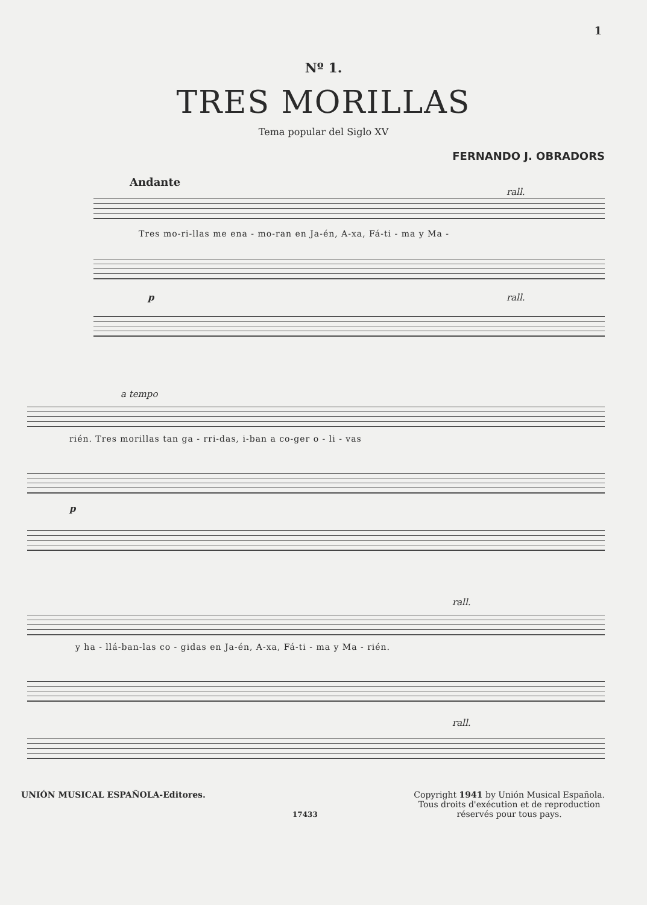1
Nº 1.
TRES MORILLAS
Tema popular del Siglo XV
FERNANDO J. OBRADORS
Andante
rall.
Tres mo-ri-llas me ena - mo-ran en Ja-én, A-xa, Fá-ti - ma y Ma -
p rall.
a tempo
rién. Tres morillas tan ga - rri-das, i-ban a co-ger o - li - vas
p
rall.
y ha - llá-ban-las co - gidas en Ja-én, A-xa, Fá-ti - ma y Ma - rién.
rall.
UNIÓN MUSICAL ESPAÑOLA-Editores.
17433
Copyright 1941 by Unión Musical Española.
Tous droits d'exécution et de reproduction
réservés pour tous pays.